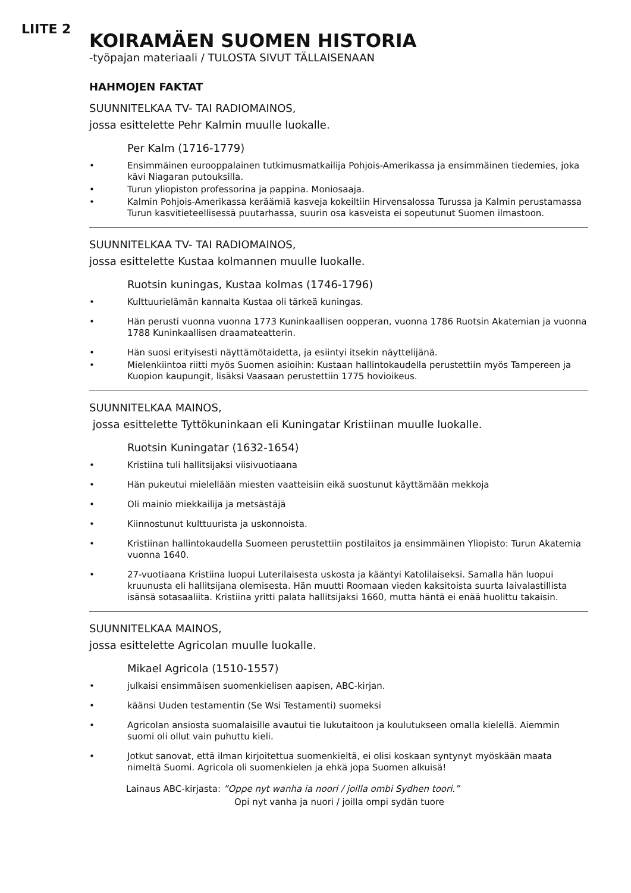LIITE 2
KOIRAMÄEN SUOMEN HISTORIA
-työpajan materiaali / TULOSTA SIVUT TÄLLAISENAAN
HAHMOJEN FAKTAT
SUUNNITELKAA TV- TAI RADIOMAINOS,
jossa esittelette Pehr Kalmin muulle luokalle.
Per Kalm (1716-1779)
• Ensimmäinen eurooppalainen tutkimusmatkailija Pohjois-Amerikassa ja ensimmäinen tiedemies, joka kävi Niagaran putouksilla.
• Turun yliopiston professorina ja pappina. Moniosaaja.
• Kalmin Pohjois-Amerikassa keräämiä kasveja kokeiltiin Hirvensalossa Turussa ja Kalmin perustamassa Turun kasvitieteellisessä puutarhassa, suurin osa kasveista ei sopeutunut Suomen ilmastoon.
SUUNNITELKAA TV- TAI RADIOMAINOS,
jossa esittelette Kustaa kolmannen muulle luokalle.
Ruotsin kuningas, Kustaa kolmas (1746-1796)
• Kulttuurielämän kannalta Kustaa oli tärkeä kuningas.
• Hän perusti vuonna vuonna 1773 Kuninkaallisen oopperan, vuonna 1786 Ruotsin Akatemian ja vuonna 1788 Kuninkaallisen draamateatterin.
• Hän suosi erityisesti näyttämötaidetta, ja esiintyi itsekin näyttelijänä.
• Mielenkiintoa riitti myös Suomen asioihin: Kustaan hallintokaudella perustettiin myös Tampereen ja Kuopion kaupungit, lisäksi Vaasaan perustettiin 1775 hovioikeus.
SUUNNITELKAA MAINOS,
jossa esittelette Tyttökuninkaan eli Kuningatar Kristiinan muulle luokalle.
Ruotsin Kuningatar (1632-1654)
• Kristiina tuli hallitsijaksi viisivuotiaana
• Hän pukeutui mielellään miesten vaatteisiin eikä suostunut käyttämään mekkoja
• Oli mainio miekkailija ja metsästäjä
• Kiinnostunut kulttuurista ja uskonnoista.
• Kristiinan hallintokaudella Suomeen perustettiin postilaitos ja ensimmäinen Yliopisto: Turun Akatemia vuonna 1640.
• 27-vuotiaana Kristiina luopui Luterilaisesta uskosta ja kääntyi Katolilaiseksi. Samalla hän luopui kruunusta eli hallitsijana olemisesta. Hän muutti Roomaan vieden kaksitoista suurta laivalastillista isänsä sotasaaliita. Kristiina yritti palata hallitsijaksi 1660, mutta häntä ei enää huolittu takaisin.
SUUNNITELKAA MAINOS,
jossa esittelette Agricolan muulle luokalle.
Mikael Agricola (1510-1557)
• julkaisi ensimmäisen suomenkielisen aapisen, ABC-kirjan.
• käänsi Uuden testamentin (Se Wsi Testamenti) suomeksi
• Agricolan ansiosta suomalaisille avautui tie lukutaitoon ja koulutukseen omalla kielellä. Aiemmin suomi oli ollut vain puhuttu kieli.
• Jotkut sanovat, että ilman kirjoitettua suomenkieltä, ei olisi koskaan syntynyt myöskään maata nimeltä Suomi. Agricola oli suomenkielen ja ehkä jopa Suomen alkuisä!
Lainaus ABC-kirjasta: ”Oppe nyt wanha ia noori / joilla ombi Sydhen toori.”
Opi nyt vanha ja nuori / joilla ompi sydän tuore